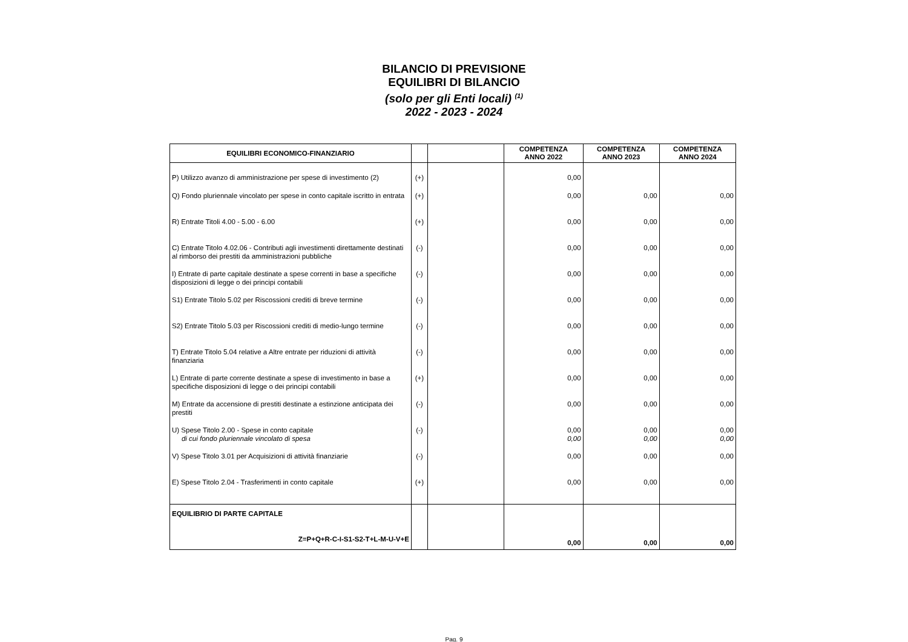BILANCIO DI PREVISIONE
EQUILIBRI DI BILANCIO
(solo per gli Enti locali) <sup>(1)</sup>
2022 - 2023 - 2024
| EQUILIBRI ECONOMICO-FINANZIARIO | | | COMPETENZA ANNO 2022 | COMPETENZA ANNO 2023 | COMPETENZA ANNO 2024 |
| --- | --- | --- | --- | --- | --- |
| P) Utilizzo avanzo di amministrazione per spese di investimento (2) | (+) | | 0,00 | | |
| Q) Fondo pluriennale vincolato per spese in conto capitale iscritto in entrata | (+) | | 0,00 | 0,00 | 0,00 |
| R) Entrate Titoli 4.00 - 5.00 - 6.00 | (+) | | 0,00 | 0,00 | 0,00 |
| C) Entrate Titolo 4.02.06 - Contributi agli investimenti direttamente destinati al rimborso dei prestiti da amministrazioni pubbliche | (-) | | 0,00 | 0,00 | 0,00 |
| I) Entrate di parte capitale destinate a spese correnti in base a specifiche disposizioni di legge o dei principi contabili | (-) | | 0,00 | 0,00 | 0,00 |
| S1) Entrate Titolo 5.02 per Riscossioni crediti di breve termine | (-) | | 0,00 | 0,00 | 0,00 |
| S2) Entrate Titolo 5.03 per Riscossioni crediti di medio-lungo termine | (-) | | 0,00 | 0,00 | 0,00 |
| T) Entrate Titolo 5.04 relative a Altre entrate per riduzioni di attività finanziaria | (-) | | 0,00 | 0,00 | 0,00 |
| L) Entrate di parte corrente destinate a spese di investimento in base a specifiche disposizioni di legge o dei principi contabili | (+) | | 0,00 | 0,00 | 0,00 |
| M) Entrate da accensione di prestiti destinate a estinzione anticipata dei prestiti | (-) | | 0,00 | 0,00 | 0,00 |
| U) Spese Titolo 2.00 - Spese in conto capitale di cui fondo pluriennale vincolato di spesa | (-) | | 0,00 0,00 | 0,00 0,00 | 0,00 0,00 |
| V) Spese Titolo 3.01 per Acquisizioni di attività finanziarie | (-) | | 0,00 | 0,00 | 0,00 |
| E) Spese Titolo 2.04 - Trasferimenti in conto capitale | (+) | | 0,00 | 0,00 | 0,00 |
| EQUILIBRIO DI PARTE CAPITALE Z=P+Q+R-C-I-S1-S2-T+L-M-U-V+E | | | 0,00 | 0,00 | 0,00 |
Pag. 9